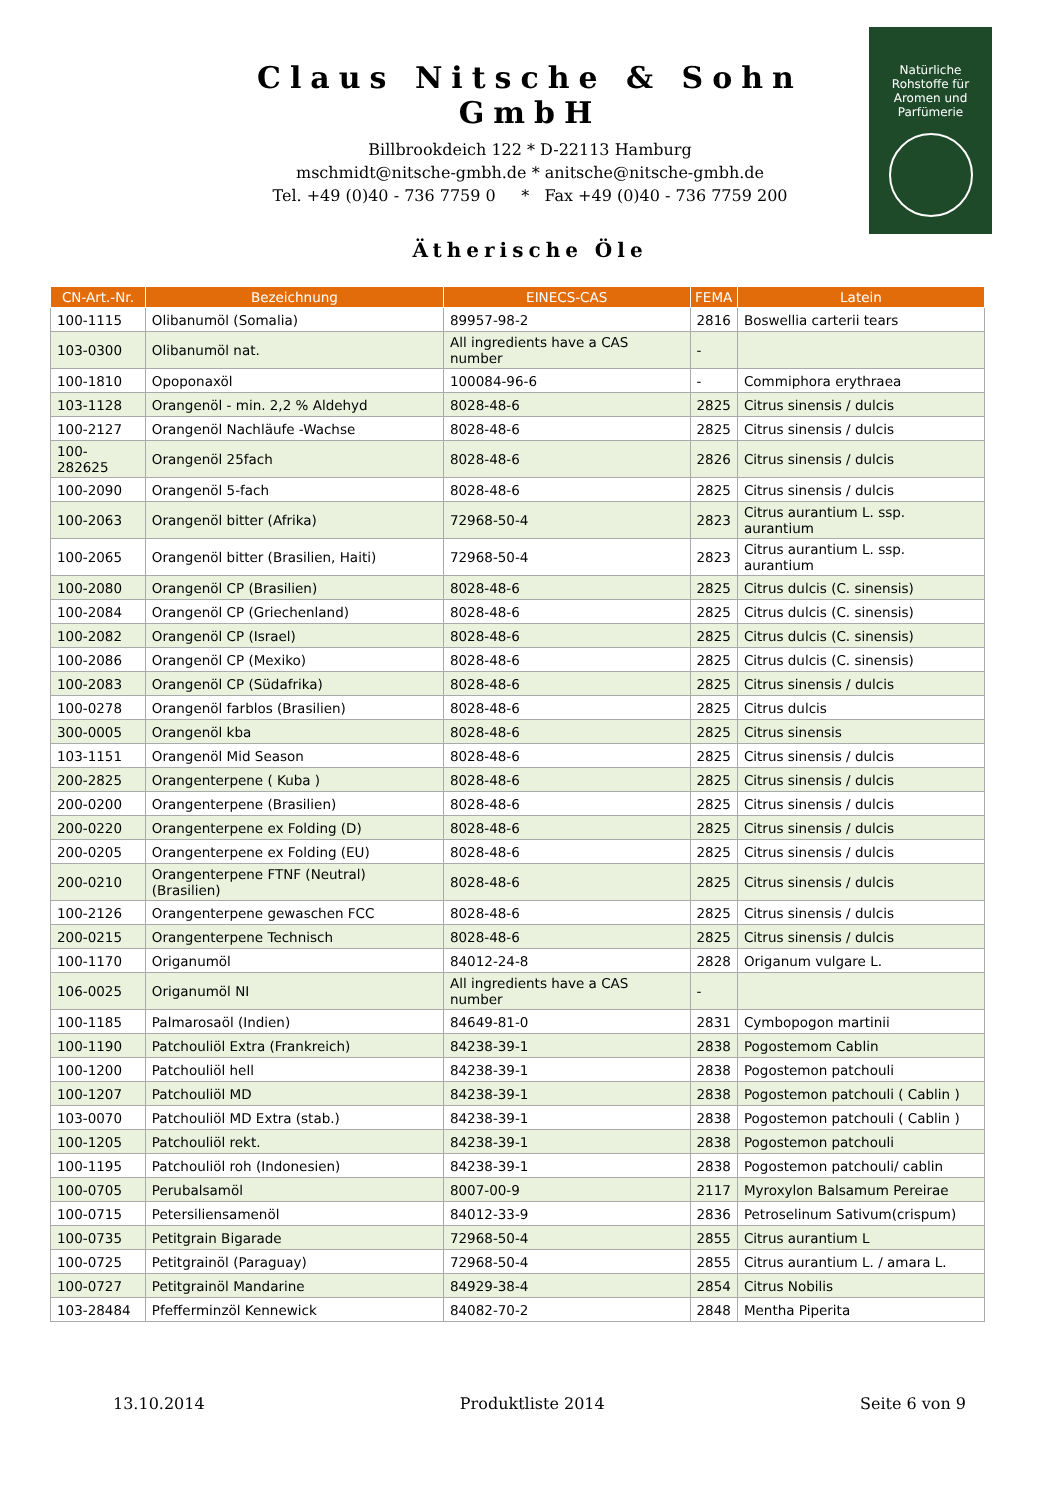Claus Nitsche & Sohn GmbH
Billbrookdeich 122 * D-22113 Hamburg
mschmidt@nitsche-gmbh.de * anitsche@nitsche-gmbh.de
Tel. +49 (0)40 - 736 7759 0 * Fax +49 (0)40 - 736 7759 200
Natürliche
Rohstoffe für
Aromen und
Parfümerie
Ätherische Öle
| CN-Art.-Nr. | Bezeichnung | EINECS-CAS | FEMA | Latein |
| --- | --- | --- | --- | --- |
| 100-1115 | Olibanumöl (Somalia) | 89957-98-2 | 2816 | Boswellia carterii tears |
| 103-0300 | Olibanumöl nat. | All ingredients have a CAS number | - | |
| 100-1810 | Opoponaxöl | 100084-96-6 | - | Commiphora erythraea |
| 103-1128 | Orangenöl - min. 2,2 % Aldehyd | 8028-48-6 | 2825 | Citrus sinensis / dulcis |
| 100-2127 | Orangenöl Nachläufe -Wachse | 8028-48-6 | 2825 | Citrus sinensis / dulcis |
| 100-282625 | Orangenöl 25fach | 8028-48-6 | 2826 | Citrus sinensis / dulcis |
| 100-2090 | Orangenöl 5-fach | 8028-48-6 | 2825 | Citrus sinensis / dulcis |
| 100-2063 | Orangenöl bitter (Afrika) | 72968-50-4 | 2823 | Citrus aurantium L. ssp. aurantium |
| 100-2065 | Orangenöl bitter (Brasilien, Haiti) | 72968-50-4 | 2823 | Citrus aurantium L. ssp. aurantium |
| 100-2080 | Orangenöl CP (Brasilien) | 8028-48-6 | 2825 | Citrus dulcis (C. sinensis) |
| 100-2084 | Orangenöl CP (Griechenland) | 8028-48-6 | 2825 | Citrus dulcis (C. sinensis) |
| 100-2082 | Orangenöl CP (Israel) | 8028-48-6 | 2825 | Citrus dulcis (C. sinensis) |
| 100-2086 | Orangenöl CP (Mexiko) | 8028-48-6 | 2825 | Citrus dulcis (C. sinensis) |
| 100-2083 | Orangenöl CP (Südafrika) | 8028-48-6 | 2825 | Citrus sinensis / dulcis |
| 100-0278 | Orangenöl farblos (Brasilien) | 8028-48-6 | 2825 | Citrus dulcis |
| 300-0005 | Orangenöl kba | 8028-48-6 | 2825 | Citrus sinensis |
| 103-1151 | Orangenöl Mid Season | 8028-48-6 | 2825 | Citrus sinensis / dulcis |
| 200-2825 | Orangenterpene ( Kuba ) | 8028-48-6 | 2825 | Citrus sinensis / dulcis |
| 200-0200 | Orangenterpene (Brasilien) | 8028-48-6 | 2825 | Citrus sinensis / dulcis |
| 200-0220 | Orangenterpene ex Folding (D) | 8028-48-6 | 2825 | Citrus sinensis / dulcis |
| 200-0205 | Orangenterpene ex Folding (EU) | 8028-48-6 | 2825 | Citrus sinensis / dulcis |
| 200-0210 | Orangenterpene FTNF (Neutral) (Brasilien) | 8028-48-6 | 2825 | Citrus sinensis / dulcis |
| 100-2126 | Orangenterpene gewaschen FCC | 8028-48-6 | 2825 | Citrus sinensis / dulcis |
| 200-0215 | Orangenterpene Technisch | 8028-48-6 | 2825 | Citrus sinensis / dulcis |
| 100-1170 | Origanumöl | 84012-24-8 | 2828 | Origanum vulgare L. |
| 106-0025 | Origanumöl NI | All ingredients have a CAS number | - | |
| 100-1185 | Palmarosaöl (Indien) | 84649-81-0 | 2831 | Cymbopogon martinii |
| 100-1190 | Patchouliöl Extra (Frankreich) | 84238-39-1 | 2838 | Pogostemom Cablin |
| 100-1200 | Patchouliöl hell | 84238-39-1 | 2838 | Pogostemon patchouli |
| 100-1207 | Patchouliöl MD | 84238-39-1 | 2838 | Pogostemon patchouli ( Cablin ) |
| 103-0070 | Patchouliöl MD Extra (stab.) | 84238-39-1 | 2838 | Pogostemon patchouli ( Cablin ) |
| 100-1205 | Patchouliöl rekt. | 84238-39-1 | 2838 | Pogostemon patchouli |
| 100-1195 | Patchouliöl roh (Indonesien) | 84238-39-1 | 2838 | Pogostemon patchouli/ cablin |
| 100-0705 | Perubalsamöl | 8007-00-9 | 2117 | Myroxylon Balsamum Pereirae |
| 100-0715 | Petersiliensamenöl | 84012-33-9 | 2836 | Petroselinum Sativum(crispum) |
| 100-0735 | Petitgrain Bigarade | 72968-50-4 | 2855 | Citrus aurantium L |
| 100-0725 | Petitgrainöl (Paraguay) | 72968-50-4 | 2855 | Citrus aurantium L. / amara L. |
| 100-0727 | Petitgrainöl Mandarine | 84929-38-4 | 2854 | Citrus Nobilis |
| 103-28484 | Pfefferminzöl Kennewick | 84082-70-2 | 2848 | Mentha Piperita |
13.10.2014 Produktliste 2014 Seite 6 von 9